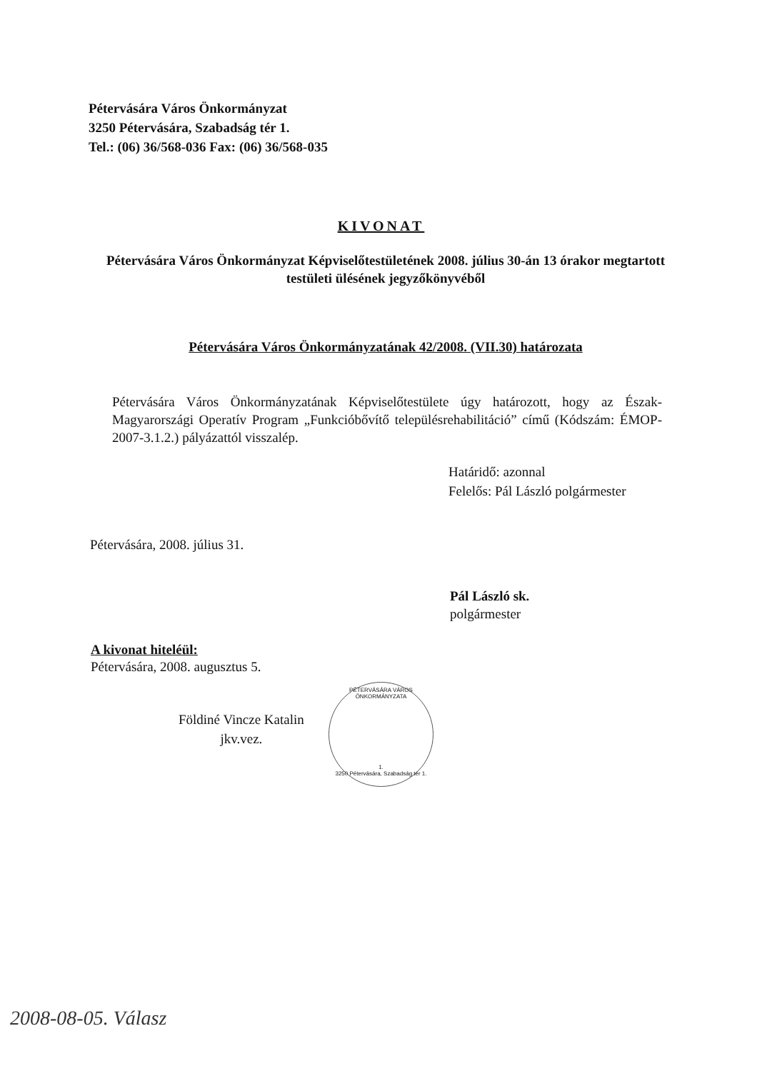Pétervására Város Önkormányzat
3250 Pétervására, Szabadság tér 1.
Tel.: (06) 36/568-036 Fax: (06) 36/568-035
KIVONAT
Pétervására Város Önkormányzat Képviselőtestületének 2008. július 30-án 13 órakor megtartott
testületi ülésének jegyzőkönyvéből
Pétervására Város Önkormányzatának 42/2008. (VII.30) határozata
Pétervására Város Önkormányzatának Képviselőtestülete úgy határozott, hogy az Észak-Magyarországi Operatív Program „Funkcióbővítő településrehabilitáció” című (Kódszám: ÉMOP-2007-3.1.2.) pályázattól visszalép.
Határidő: azonnal
Felelős: Pál László polgármester
Pétervására, 2008. július 31.
Pál László sk.
polgármester
A kivonat hiteléül:
Pétervására, 2008. augusztus 5.
Földiné Vincze Katalin
jkv.vez.
PÉTERVÁSÁRA VÁROS ÖNKORMÁNYZATA
1.
3250 Pétervására, Szabadság tér 1.
2008-08-05. Válasz